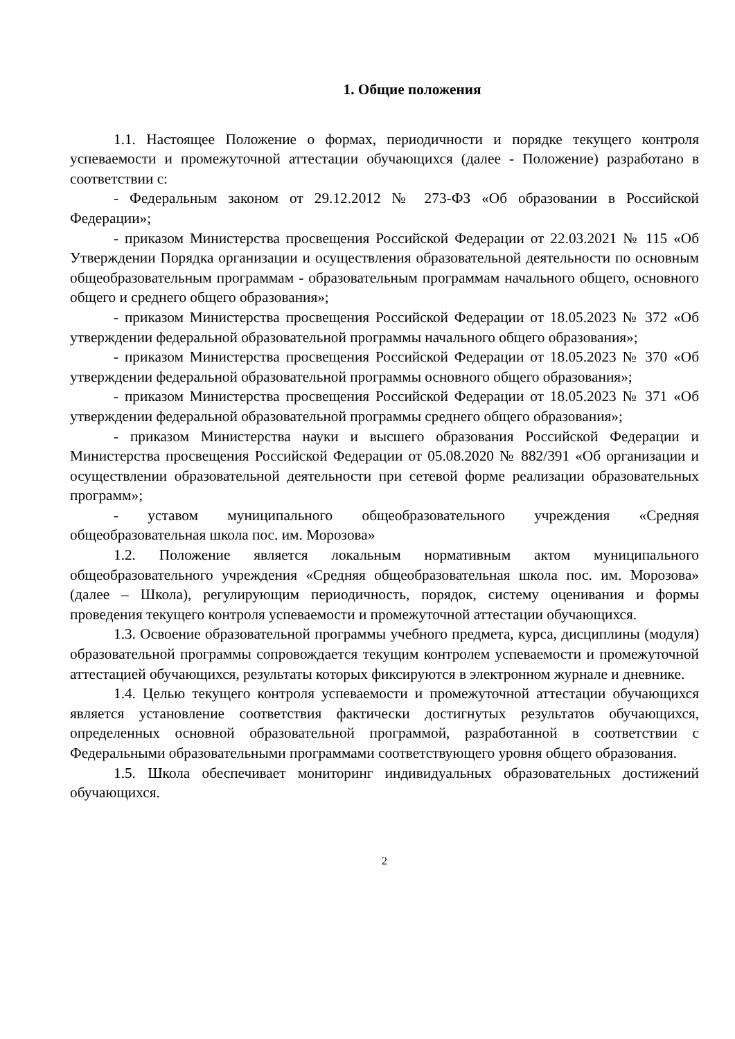1. Общие положения
1.1. Настоящее Положение о формах, периодичности и порядке текущего контроля успеваемости и промежуточной аттестации обучающихся (далее - Положение) разработано в соответствии с:
- Федеральным законом от 29.12.2012 № 273-ФЗ «Об образовании в Российской Федерации»;
- приказом Министерства просвещения Российской Федерации от 22.03.2021 № 115 «Об Утверждении Порядка организации и осуществления образовательной деятельности по основным общеобразовательным программам - образовательным программам начального общего, основного общего и среднего общего образования»;
- приказом Министерства просвещения Российской Федерации от 18.05.2023 № 372 «Об утверждении федеральной образовательной программы начального общего образования»;
- приказом Министерства просвещения Российской Федерации от 18.05.2023 № 370 «Об утверждении федеральной образовательной программы основного общего образования»;
- приказом Министерства просвещения Российской Федерации от 18.05.2023 № 371 «Об утверждении федеральной образовательной программы среднего общего образования»;
- приказом Министерства науки и высшего образования Российской Федерации и Министерства просвещения Российской Федерации от 05.08.2020 № 882/391 «Об организации и осуществлении образовательной деятельности при сетевой форме реализации образовательных программ»;
- уставом муниципального общеобразовательного учреждения «Средняя общеобразовательная школа пос. им. Морозова»
1.2. Положение является локальным нормативным актом муниципального общеобразовательного учреждения «Средняя общеобразовательная школа пос. им. Морозова» (далее – Школа), регулирующим периодичность, порядок, систему оценивания и формы проведения текущего контроля успеваемости и промежуточной аттестации обучающихся.
1.3. Освоение образовательной программы учебного предмета, курса, дисциплины (модуля) образовательной программы сопровождается текущим контролем успеваемости и промежуточной аттестацией обучающихся, результаты которых фиксируются в электронном журнале и дневнике.
1.4. Целью текущего контроля успеваемости и промежуточной аттестации обучающихся является установление соответствия фактически достигнутых результатов обучающихся, определенных основной образовательной программой, разработанной в соответствии с Федеральными образовательными программами соответствующего уровня общего образования.
1.5. Школа обеспечивает мониторинг индивидуальных образовательных достижений обучающихся.
2